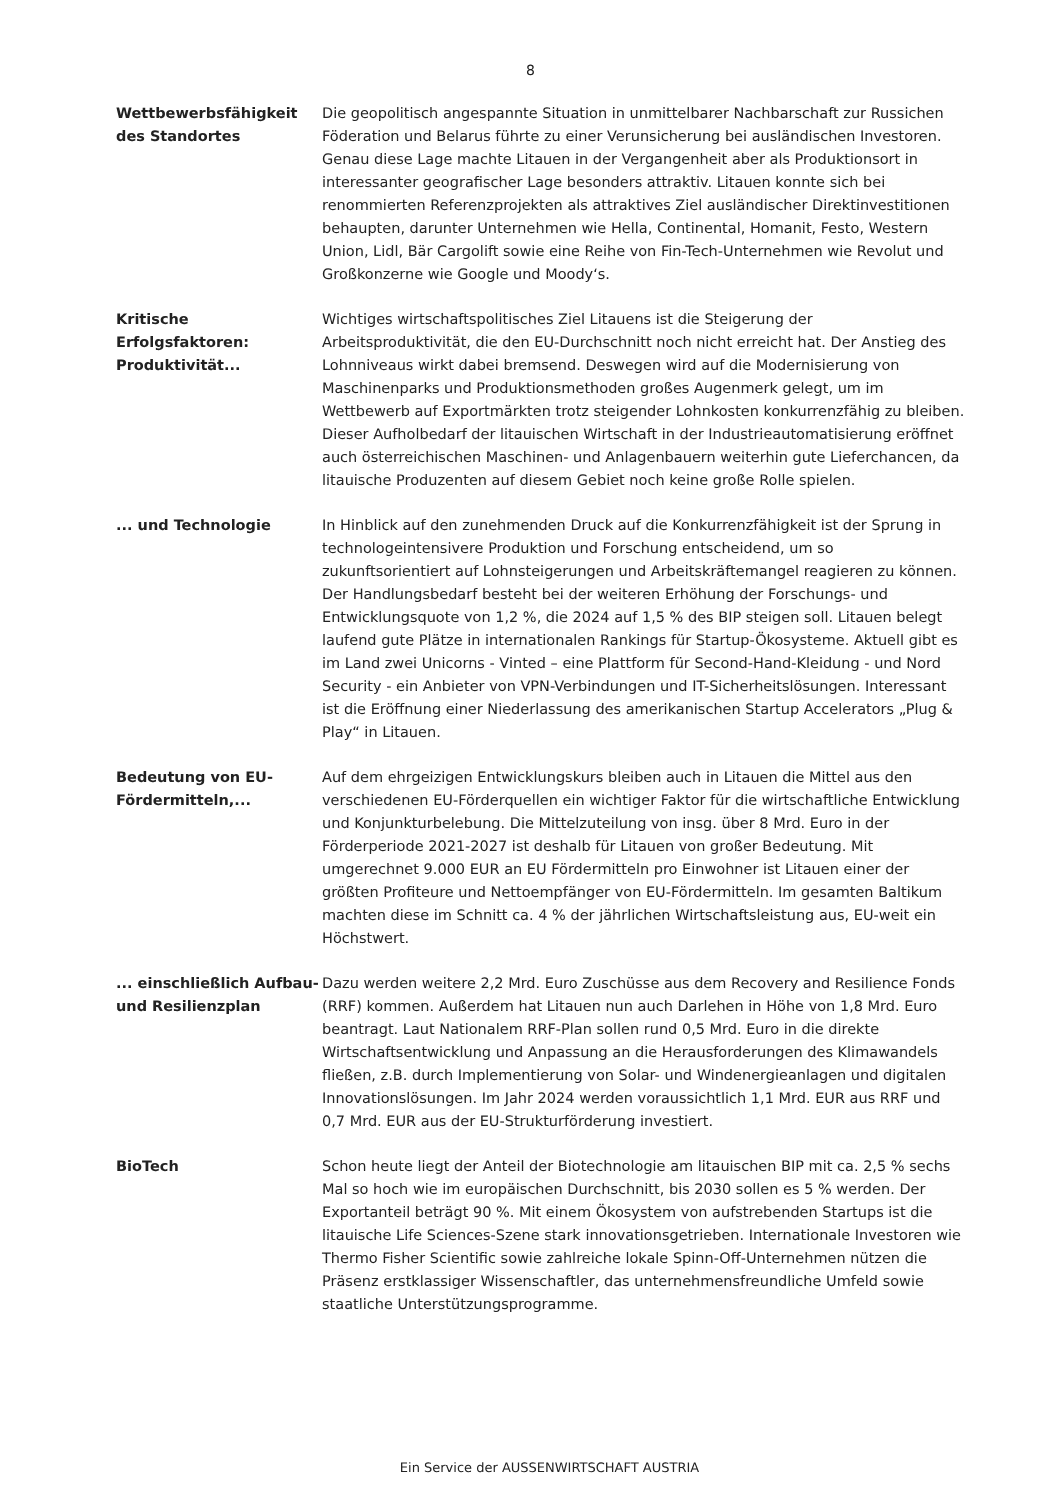8
Wettbewerbsfähigkeit des Standortes
Die geopolitisch angespannte Situation in unmittelbarer Nachbarschaft zur Russichen Föderation und Belarus führte zu einer Verunsicherung bei ausländischen Investoren. Genau diese Lage machte Litauen in der Vergangenheit aber als Produktionsort in interessanter geografischer Lage besonders attraktiv. Litauen konnte sich bei renommierten Referenzprojekten als attraktives Ziel ausländischer Direktinvestitionen behaupten, darunter Unternehmen wie Hella, Continental, Homanit, Festo, Western Union, Lidl, Bär Cargolift sowie eine Reihe von Fin-Tech-Unternehmen wie Revolut und Großkonzerne wie Google und Moody‘s.
Kritische Erfolgsfaktoren: Produktivität...
Wichtiges wirtschaftspolitisches Ziel Litauens ist die Steigerung der Arbeitsproduktivität, die den EU-Durchschnitt noch nicht erreicht hat. Der Anstieg des Lohnniveaus wirkt dabei bremsend. Deswegen wird auf die Modernisierung von Maschinenparks und Produktionsmethoden großes Augenmerk gelegt, um im Wettbewerb auf Exportmärkten trotz steigender Lohnkosten konkurrenzfähig zu bleiben. Dieser Aufholbedarf der litauischen Wirtschaft in der Industrieautomatisierung eröffnet auch österreichischen Maschinen- und Anlagenbauern weiterhin gute Lieferchancen, da litauische Produzenten auf diesem Gebiet noch keine große Rolle spielen.
... und Technologie In Hinblick auf den zunehmenden Druck auf die Konkurrenzfähigkeit ist der Sprung in technologeintensivere Produktion und Forschung entscheidend, um so zukunftsorientiert auf Lohnsteigerungen und Arbeitskräftemangel reagieren zu können. Der Handlungsbedarf besteht bei der weiteren Erhöhung der Forschungs- und Entwicklungsquote von 1,2 %, die 2024 auf 1,5 % des BIP steigen soll. Litauen belegt laufend gute Plätze in internationalen Rankings für Startup-Ökosysteme. Aktuell gibt es im Land zwei Unicorns - Vinted – eine Plattform für Second-Hand-Kleidung - und Nord Security - ein Anbieter von VPN-Verbindungen und IT-Sicherheitslösungen. Interessant ist die Eröffnung einer Niederlassung des amerikanischen Startup Accelerators „Plug & Play“ in Litauen.
Bedeutung von EU-Fördermitteln,...
Auf dem ehrgeizigen Entwicklungskurs bleiben auch in Litauen die Mittel aus den verschiedenen EU-Förderquellen ein wichtiger Faktor für die wirtschaftliche Entwicklung und Konjunkturbelebung. Die Mittelzuteilung von insg. über 8 Mrd. Euro in der Förderperiode 2021-2027 ist deshalb für Litauen von großer Bedeutung. Mit umgerechnet 9.000 EUR an EU Fördermitteln pro Einwohner ist Litauen einer der größten Profiteure und Nettoempfänger von EU-Fördermitteln. Im gesamten Baltikum machten diese im Schnitt ca. 4 % der jährlichen Wirtschaftsleistung aus, EU-weit ein Höchstwert.
... einschließlich Aufbau- und Resilienzplan
Dazu werden weitere 2,2 Mrd. Euro Zuschüsse aus dem Recovery and Resilience Fonds (RRF) kommen. Außerdem hat Litauen nun auch Darlehen in Höhe von 1,8 Mrd. Euro beantragt. Laut Nationalem RRF-Plan sollen rund 0,5 Mrd. Euro in die direkte Wirtschaftsentwicklung und Anpassung an die Herausforderungen des Klimawandels fließen, z.B. durch Implementierung von Solar- und Windenergieanlagen und digitalen Innovationslösungen. Im Jahr 2024 werden voraussichtlich 1,1 Mrd. EUR aus RRF und 0,7 Mrd. EUR aus der EU-Strukturförderung investiert.
BioTech Schon heute liegt der Anteil der Biotechnologie am litauischen BIP mit ca. 2,5 % sechs Mal so hoch wie im europäischen Durchschnitt, bis 2030 sollen es 5 % werden. Der Exportanteil beträgt 90 %. Mit einem Ökosystem von aufstrebenden Startups ist die litauische Life Sciences-Szene stark innovationsgetrieben. Internationale Investoren wie Thermo Fisher Scientific sowie zahlreiche lokale Spinn-Off-Unternehmen nützen die Präsenz erstklassiger Wissenschaftler, das unternehmensfreundliche Umfeld sowie staatliche Unterstützungsprogramme.
Ein Service der AUSSENWIRTSCHAFT AUSTRIA